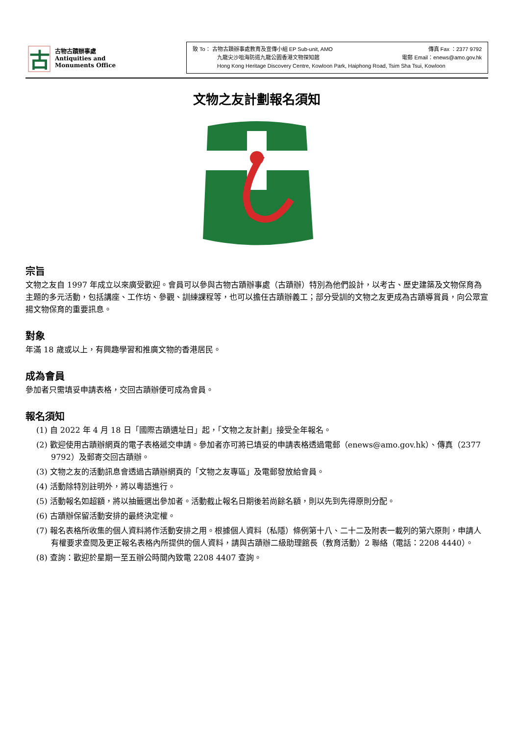古
古物古蹟辦事處
Antiquities and
Monuments Office
致 To： 古物古蹟辦事處教育及宣傳小組 EP Sub-unit, AMO 傳真 Fax ：2377 9792
九龍尖沙咀海防道九龍公園香港文物探知館 電郵 Email：enews@amo.gov.hk
Hong Kong Heritage Discovery Centre, Kowloon Park, Haiphong Road, Tsim Sha Tsui, Kowloon
文物之友計劃報名須知
宗旨
文物之友自 1997 年成立以來廣受歡迎。會員可以參與古物古蹟辦事處（古蹟辦）特別為他們設計，以考古、歷史建築及文物保育為主題的多元活動，包括講座、工作坊、參觀、訓練課程等，也可以擔任古蹟辦義工；部分受訓的文物之友更成為古蹟導賞員，向公眾宣揚文物保育的重要訊息。
對象
年滿 18 歲或以上，有興趣學習和推廣文物的香港居民。
成為會員
參加者只需填妥申請表格，交回古蹟辦便可成為會員。
報名須知
(1) 自 2022 年 4 月 18 日「國際古蹟遺址日」起，「文物之友計劃」接受全年報名。
(2) 歡迎使用古蹟辦網頁的電子表格遞交申請。參加者亦可將已填妥的申請表格透過電郵（enews@amo.gov.hk）、傳真（2377 9792）及郵寄交回古蹟辦。
(3) 文物之友的活動訊息會透過古蹟辦網頁的「文物之友專區」及電郵發放給會員。
(4) 活動除特別註明外，將以粵語進行。
(5) 活動報名如超額，將以抽籤選出參加者。活動截止報名日期後若尚餘名額，則以先到先得原則分配。
(6) 古蹟辦保留活動安排的最終決定權。
(7) 報名表格所收集的個人資料將作活動安排之用。根據個人資料（私隱）條例第十八、二十二及附表一載列的第六原則，申請人有權要求查閱及更正報名表格內所提供的個人資料，請與古蹟辦二級助理館長（教育活動）2 聯絡（電話：2208 4440）。
(8) 查詢：歡迎於星期一至五辦公時間內致電 2208 4407 查詢。